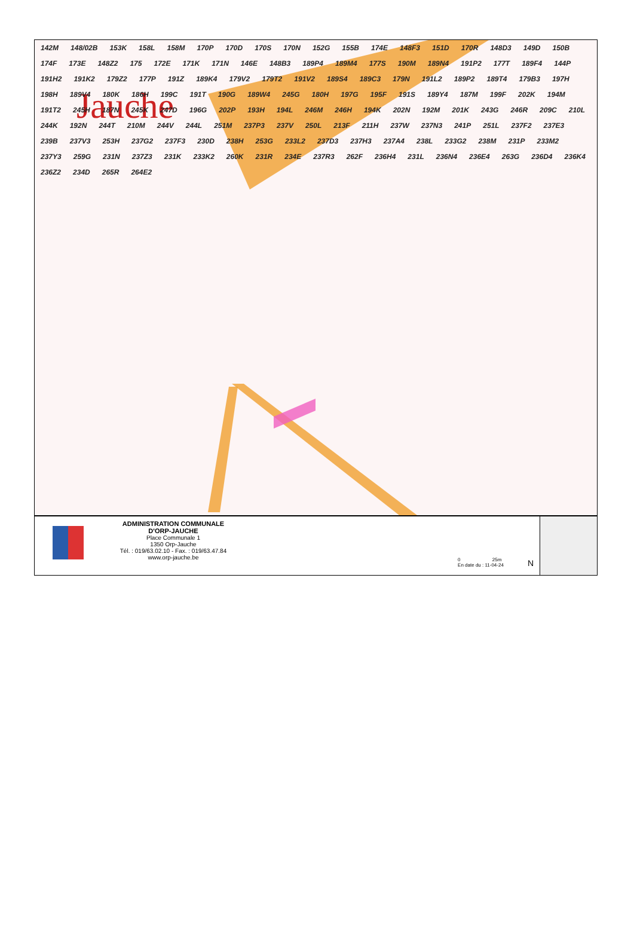Jauche
142M 148/02B 153K 158L 158M 170P 170D 170S 170N 152G 155B 174E 148F3 151D 170R 148D3 149D 150B 174F 173E 148Z2 175 172E 171K 171N 146E 148B3 189P4 189M4 177S 190M 189N4 191P2 177T 189F4 144P 191H2 191K2 179Z2 177P 191Z 189K4 179V2 179T2 191V2 189S4 189C3 179N 191L2 189P2 189T4 179B3 197H 198H 189V4 180K 186H 199C 191T 190G 189W4 245G 180H 197G 195F 191S 189Y4 187M 199F 202K 194M 191T2 245H 187N 245K 247D 196G 202P 193H 194L 246M 246H 194K 202N 192M 201K 243G 246R 209C 210L 244K 192N 244T 210M 244V 244L 251M 237P3 237V 250L 213F 211H 237W 237N3 241P 251L 237F2 237E3 239B 237V3 253H 237G2 237F3 230D 238H 253G 233L2 237D3 237H3 237A4 238L 233G2 238M 231P 233M2 237Y3 259G 231N 237Z3 231K 233K2 260K 231R 234E 237R3 262F 236H4 231L 236N4 236E4 263G 236D4 236K4 236Z2 234D 265R 264E2
ADMINISTRATION COMMUNALE
D'ORP-JAUCHE
Place Communale 1
1350 Orp-Jauche
Tél. : 019/63.02.10 - Fax. : 019/63.47.84
www.orp-jauche.be
0 25m
En date du : 11-04-24
N